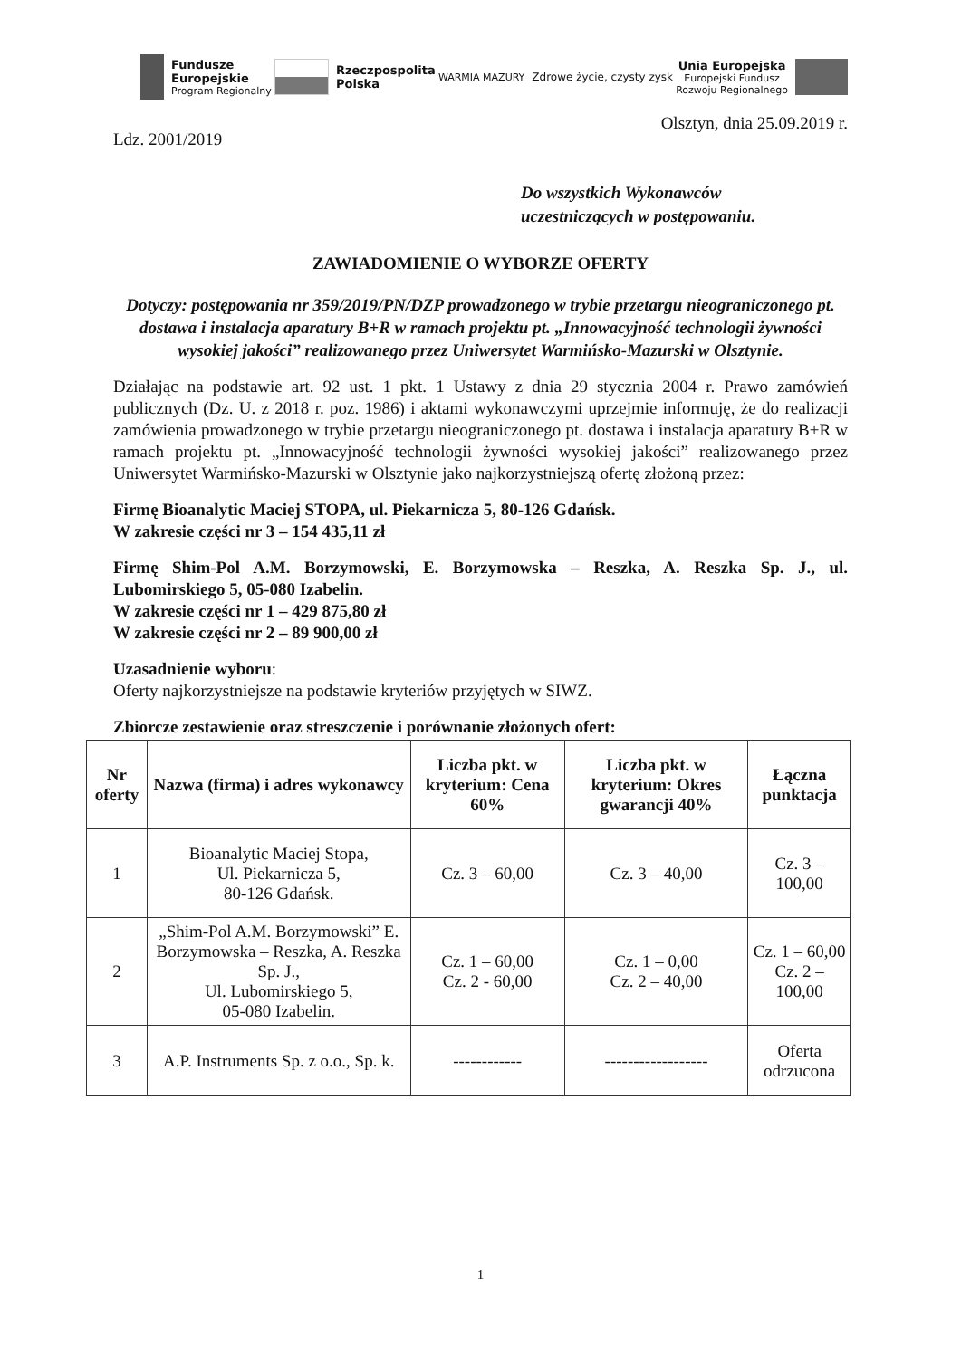Fundusze
Europejskie
Program Regionalny
Rzeczpospolita
Polska
WARMIA MAZURY Zdrowe życie, czysty zysk
Unia Europejska
Europejski Fundusz
Rozwoju Regionalnego
Ldz. 2001/2019
Olsztyn, dnia 25.09.2019 r.
Do wszystkich Wykonawców
uczestniczących w postępowaniu.
ZAWIADOMIENIE O WYBORZE OFERTY
Dotyczy: postępowania nr 359/2019/PN/DZP prowadzonego w trybie przetargu nieograniczonego pt. dostawa i instalacja aparatury B+R w ramach projektu pt. „Innowacyjność technologii żywności wysokiej jakości” realizowanego przez Uniwersytet Warmińsko-Mazurski w Olsztynie.
Działając na podstawie art. 92 ust. 1 pkt. 1 Ustawy z dnia 29 stycznia 2004 r. Prawo zamówień publicznych (Dz. U. z 2018 r. poz. 1986) i aktami wykonawczymi uprzejmie informuję, że do realizacji zamówienia prowadzonego w trybie przetargu nieograniczonego pt. dostawa i instalacja aparatury B+R w ramach projektu pt. „Innowacyjność technologii żywności wysokiej jakości” realizowanego przez Uniwersytet Warmińsko-Mazurski w Olsztynie jako najkorzystniejszą ofertę złożoną przez:
Firmę Bioanalytic Maciej STOPA, ul. Piekarnicza 5, 80-126 Gdańsk.
W zakresie części nr 3 – 154 435,11 zł
Firmę Shim-Pol A.M. Borzymowski, E. Borzymowska – Reszka, A. Reszka Sp. J., ul. Lubomirskiego 5, 05-080 Izabelin.
W zakresie części nr 1 – 429 875,80 zł
W zakresie części nr 2 – 89 900,00 zł
Uzasadnienie wyboru:
Oferty najkorzystniejsze na podstawie kryteriów przyjętych w SIWZ.
Zbiorcze zestawienie oraz streszczenie i porównanie złożonych ofert:
| Nr oferty | Nazwa (firma) i adres wykonawcy | Liczba pkt. w kryterium: Cena 60% | Liczba pkt. w kryterium: Okres gwarancji 40% | Łączna punktacja |
| --- | --- | --- | --- | --- |
| 1 | Bioanalytic Maciej Stopa, Ul. Piekarnicza 5, 80-126 Gdańsk. | Cz. 3 – 60,00 | Cz. 3 – 40,00 | Cz. 3 – 100,00 |
| 2 | „Shim-Pol A.M. Borzymowski” E. Borzymowska – Reszka, A. Reszka Sp. J., Ul. Lubomirskiego 5, 05-080 Izabelin. | Cz. 1 – 60,00 Cz. 2 - 60,00 | Cz. 1 – 0,00 Cz. 2 – 40,00 | Cz. 1 – 60,00 Cz. 2 – 100,00 |
| 3 | A.P. Instruments Sp. z o.o., Sp. k. | ------------ | ------------------ | Oferta odrzucona |
1